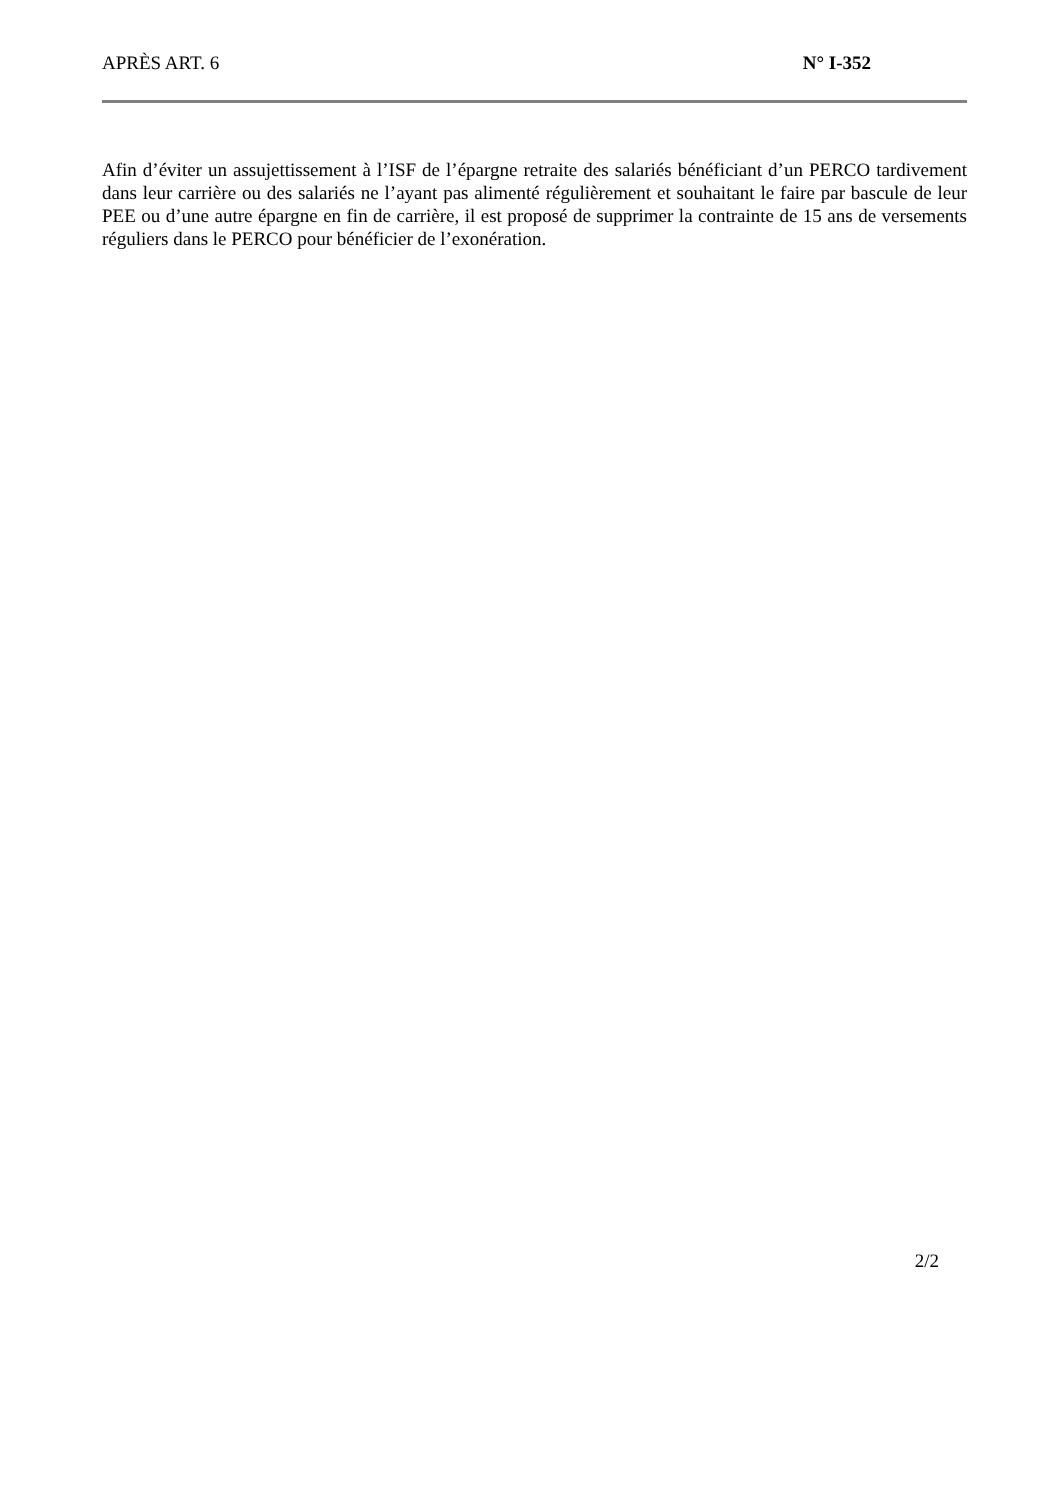APRÈS ART. 6 N° I-352
Afin d’éviter un assujettissement à l’ISF de l’épargne retraite des salariés bénéficiant d’un PERCO tardivement dans leur carrière ou des salariés ne l’ayant pas alimenté régulièrement et souhaitant le faire par bascule de leur PEE ou d’une autre épargne en fin de carrière, il est proposé de supprimer la contrainte de 15 ans de versements réguliers dans le PERCO pour bénéficier de l’exonération.
2/2